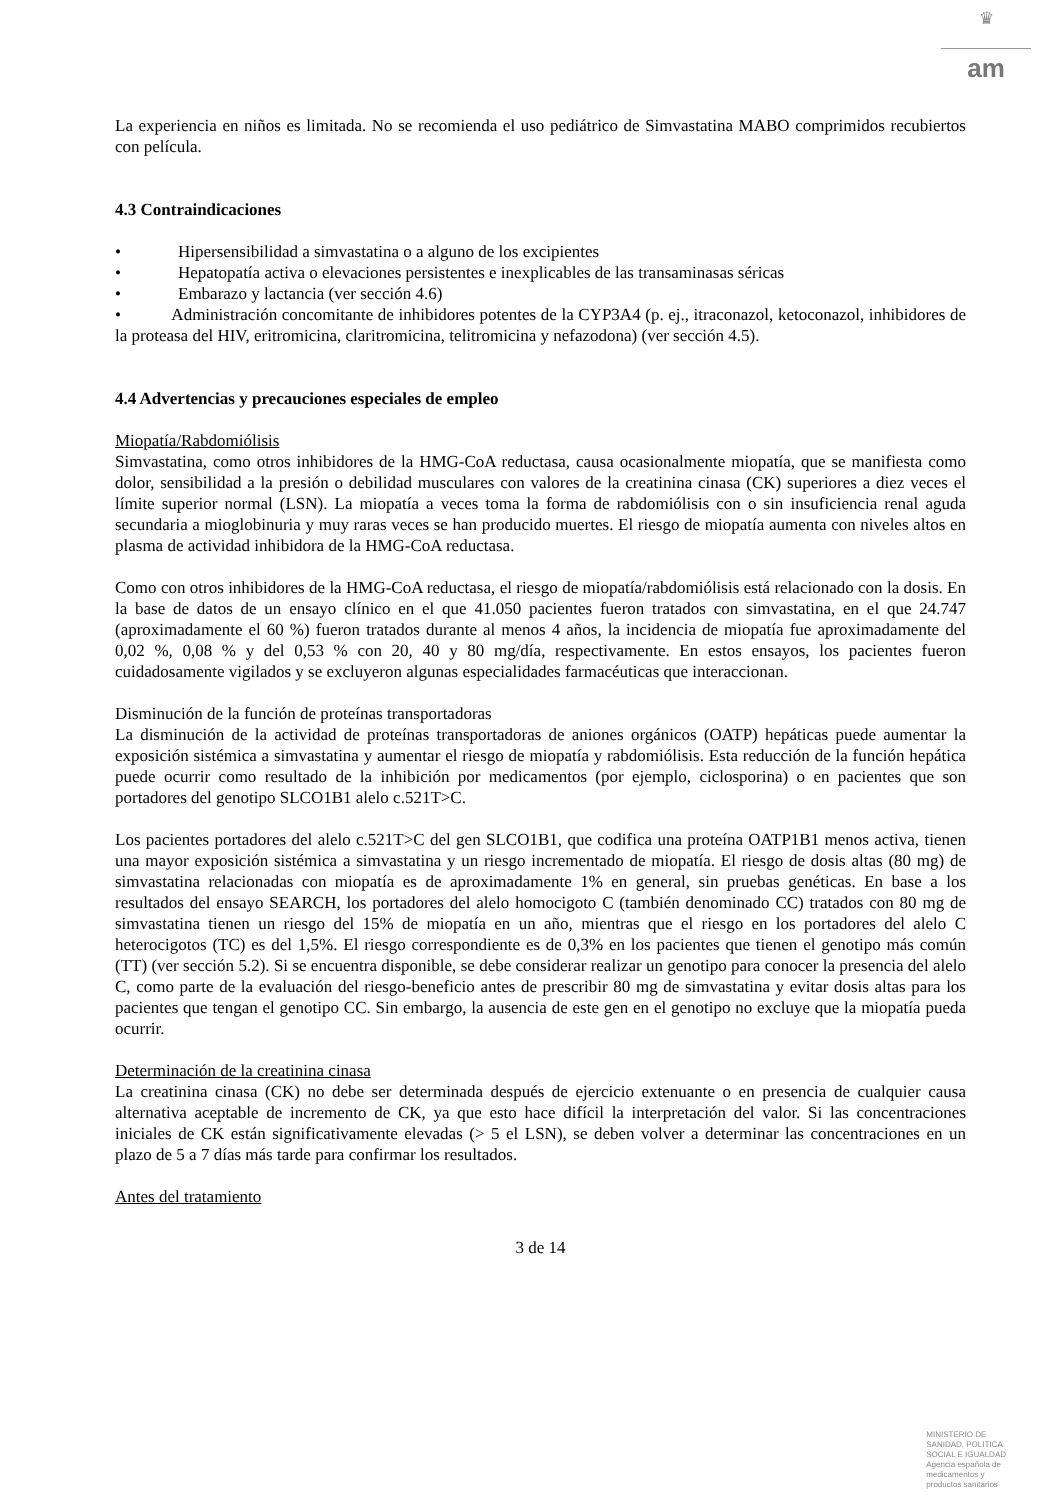♛
am
La experiencia en niños es limitada. No se recomienda el uso pediátrico de Simvastatina MABO comprimidos recubiertos con película.
4.3 Contraindicaciones
• Hipersensibilidad a simvastatina o a alguno de los excipientes
• Hepatopatía activa o elevaciones persistentes e inexplicables de las transaminasas séricas
• Embarazo y lactancia (ver sección 4.6)
• Administración concomitante de inhibidores potentes de la CYP3A4 (p. ej., itraconazol, ketoconazol, inhibidores de la proteasa del HIV, eritromicina, claritromicina, telitromicina y nefazodona) (ver sección 4.5).
4.4 Advertencias y precauciones especiales de empleo
Miopatía/Rabdomiólisis
Simvastatina, como otros inhibidores de la HMG-CoA reductasa, causa ocasionalmente miopatía, que se manifiesta como dolor, sensibilidad a la presión o debilidad musculares con valores de la creatinina cinasa (CK) superiores a diez veces el límite superior normal (LSN). La miopatía a veces toma la forma de rabdomiólisis con o sin insuficiencia renal aguda secundaria a mioglobinuria y muy raras veces se han producido muertes. El riesgo de miopatía aumenta con niveles altos en plasma de actividad inhibidora de la HMG-CoA reductasa.
Como con otros inhibidores de la HMG-CoA reductasa, el riesgo de miopatía/rabdomiólisis está relacionado con la dosis. En la base de datos de un ensayo clínico en el que 41.050 pacientes fueron tratados con simvastatina, en el que 24.747 (aproximadamente el 60 %) fueron tratados durante al menos 4 años, la incidencia de miopatía fue aproximadamente del 0,02 %, 0,08 % y del 0,53 % con 20, 40 y 80 mg/día, respectivamente. En estos ensayos, los pacientes fueron cuidadosamente vigilados y se excluyeron algunas especialidades farmacéuticas que interaccionan.
Disminución de la función de proteínas transportadoras
La disminución de la actividad de proteínas transportadoras de aniones orgánicos (OATP) hepáticas puede aumentar la exposición sistémica a simvastatina y aumentar el riesgo de miopatía y rabdomiólisis. Esta reducción de la función hepática puede ocurrir como resultado de la inhibición por medicamentos (por ejemplo, ciclosporina) o en pacientes que son portadores del genotipo SLCO1B1 alelo c.521T>C.
Los pacientes portadores del alelo c.521T>C del gen SLCO1B1, que codifica una proteína OATP1B1 menos activa, tienen una mayor exposición sistémica a simvastatina y un riesgo incrementado de miopatía. El riesgo de dosis altas (80 mg) de simvastatina relacionadas con miopatía es de aproximadamente 1% en general, sin pruebas genéticas. En base a los resultados del ensayo SEARCH, los portadores del alelo homocigoto C (también denominado CC) tratados con 80 mg de simvastatina tienen un riesgo del 15% de miopatía en un año, mientras que el riesgo en los portadores del alelo C heterocigotos (TC) es del 1,5%. El riesgo correspondiente es de 0,3% en los pacientes que tienen el genotipo más común (TT) (ver sección 5.2). Si se encuentra disponible, se debe considerar realizar un genotipo para conocer la presencia del alelo C, como parte de la evaluación del riesgo-beneficio antes de prescribir 80 mg de simvastatina y evitar dosis altas para los pacientes que tengan el genotipo CC. Sin embargo, la ausencia de este gen en el genotipo no excluye que la miopatía pueda ocurrir.
Determinación de la creatinina cinasa
La creatinina cinasa (CK) no debe ser determinada después de ejercicio extenuante o en presencia de cualquier causa alternativa aceptable de incremento de CK, ya que esto hace difícil la interpretación del valor. Si las concentraciones iniciales de CK están significativamente elevadas (> 5 el LSN), se deben volver a determinar las concentraciones en un plazo de 5 a 7 días más tarde para confirmar los resultados.
Antes del tratamiento
3 de 14
MINISTERIO DE
SANIDAD, POLITICA
SOCIAL E IGUALDAD
Agencia española de
medicamentos y
productos sanitarios